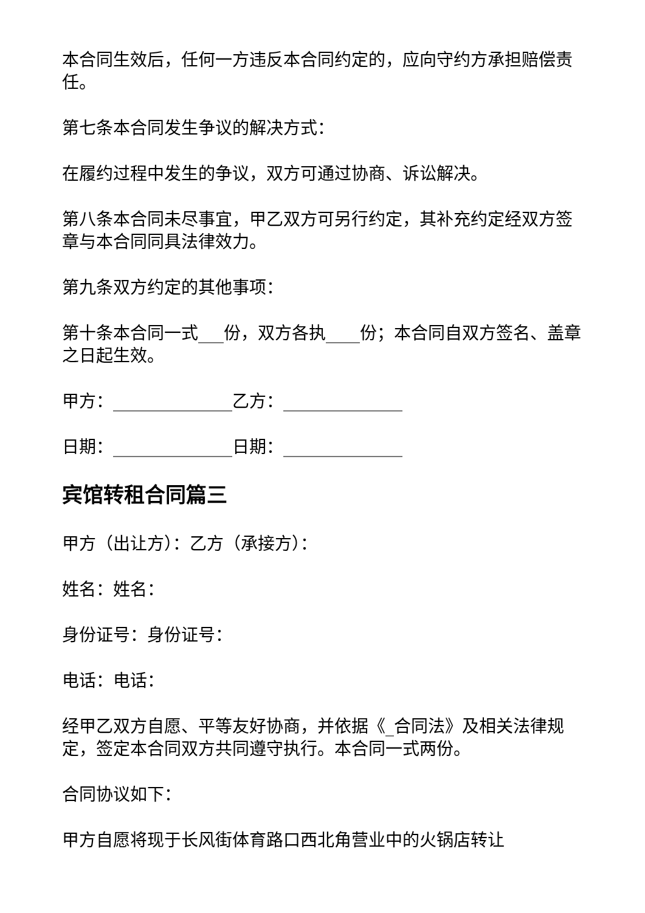本合同生效后，任何一方违反本合同约定的，应向守约方承担赔偿责任。
第七条本合同发生争议的解决方式：
在履约过程中发生的争议，双方可通过协商、诉讼解决。
第八条本合同未尽事宜，甲乙双方可另行约定，其补充约定经双方签章与本合同同具法律效力。
第九条双方约定的其他事项：
第十条本合同一式___份，双方各执____份；本合同自双方签名、盖章之日起生效。
甲方：______________乙方：______________
日期：______________日期：______________
宾馆转租合同篇三
甲方（出让方）：乙方（承接方）：
姓名：姓名：
身份证号：身份证号：
电话：电话：
经甲乙双方自愿、平等友好协商，并依据《_合同法》及相关法律规定，签定本合同双方共同遵守执行。本合同一式两份。
合同协议如下：
甲方自愿将现于长风街体育路口西北角营业中的火锅店转让